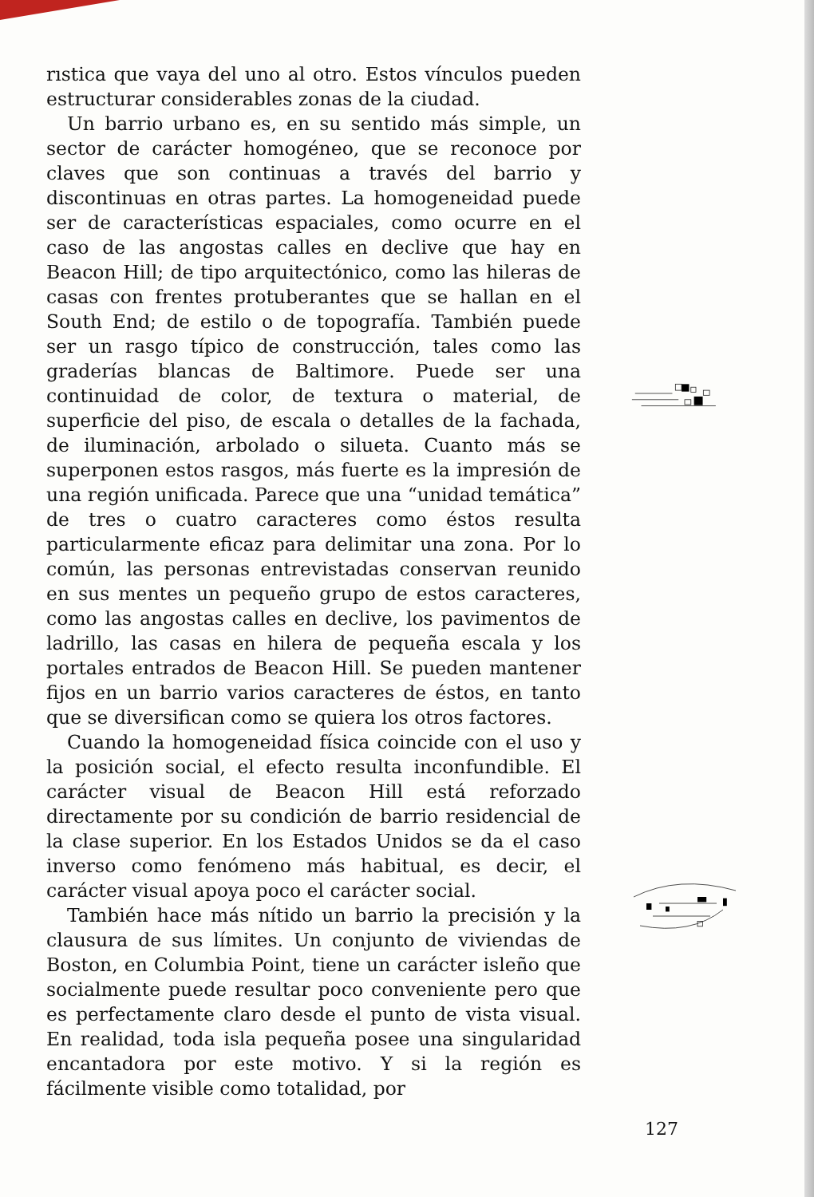rıstica que vaya del uno al otro. Estos vínculos pueden estructurar considerables zonas de la ciudad.
Un barrio urbano es, en su sentido más simple, un sector de carácter homogéneo, que se reconoce por claves que son continuas a través del barrio y discontinuas en otras partes. La homogeneidad puede ser de características espaciales, como ocurre en el caso de las angostas calles en declive que hay en Beacon Hill; de tipo arquitectónico, como las hileras de casas con frentes protuberantes que se hallan en el South End; de estilo o de topografía. También puede ser un rasgo típico de construcción, tales como las graderías blancas de Baltimore. Puede ser una continuidad de color, de textura o material, de superficie del piso, de escala o detalles de la fachada, de iluminación, arbolado o silueta. Cuanto más se superponen estos rasgos, más fuerte es la impresión de una región unificada. Parece que una “unidad temática” de tres o cuatro caracteres como éstos resulta particularmente eficaz para delimitar una zona. Por lo común, las personas entrevistadas conservan reunido en sus mentes un pequeño grupo de estos caracteres, como las angostas calles en declive, los pavimentos de ladrillo, las casas en hilera de pequeña escala y los portales entrados de Beacon Hill. Se pueden mantener fijos en un barrio varios caracteres de éstos, en tanto que se diversifican como se quiera los otros factores.
Cuando la homogeneidad física coincide con el uso y la posición social, el efecto resulta inconfundible. El carácter visual de Beacon Hill está reforzado directamente por su condición de barrio residencial de la clase superior. En los Estados Unidos se da el caso inverso como fenómeno más habitual, es decir, el carácter visual apoya poco el carácter social.
También hace más nítido un barrio la precisión y la clausura de sus límites. Un conjunto de viviendas de Boston, en Columbia Point, tiene un carácter isleño que socialmente puede resultar poco conveniente pero que es perfectamente claro desde el punto de vista visual. En realidad, toda isla pequeña posee una singularidad encantadora por este motivo. Y si la región es fácilmente visible como totalidad, por
127